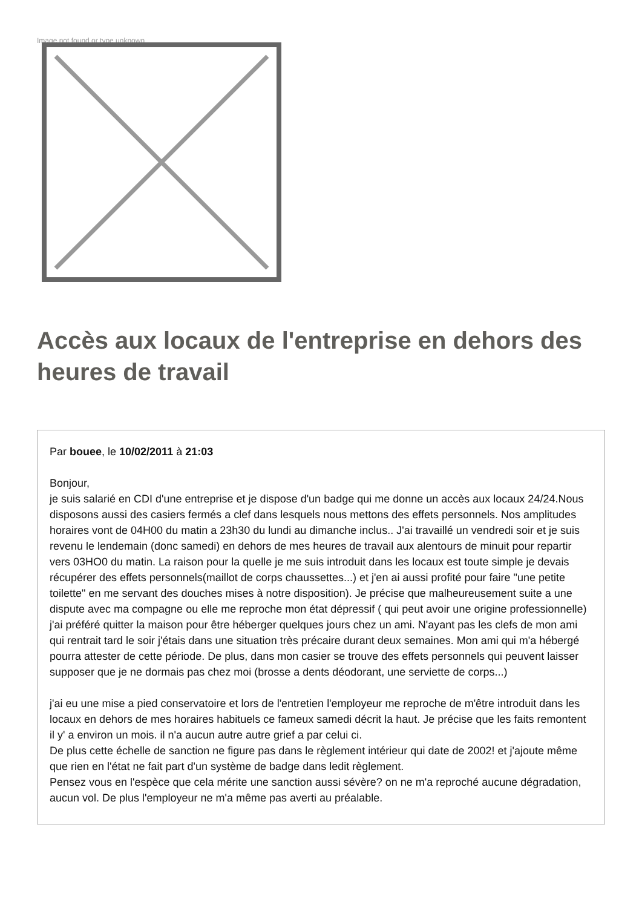Image not found or type unknown
Accès aux locaux de l'entreprise en dehors des heures de travail
Par bouee, le 10/02/2011 à 21:03
Bonjour,
je suis salarié en CDI d'une entreprise et je dispose d'un badge qui me donne un accès aux locaux 24/24.Nous disposons aussi des casiers fermés a clef dans lesquels nous mettons des effets personnels. Nos amplitudes horaires vont de 04H00 du matin a 23h30 du lundi au dimanche inclus.. J'ai travaillé un vendredi soir et je suis revenu le lendemain (donc samedi) en dehors de mes heures de travail aux alentours de minuit pour repartir vers 03HO0 du matin. La raison pour la quelle je me suis introduit dans les locaux est toute simple je devais récupérer des effets personnels(maillot de corps chaussettes...) et j'en ai aussi profité pour faire "une petite toilette" en me servant des douches mises à notre disposition). Je précise que malheureusement suite a une dispute avec ma compagne ou elle me reproche mon état dépressif ( qui peut avoir une origine professionnelle) j'ai préféré quitter la maison pour être héberger quelques jours chez un ami. N'ayant pas les clefs de mon ami qui rentrait tard le soir j'étais dans une situation très précaire durant deux semaines. Mon ami qui m'a hébergé pourra attester de cette période. De plus, dans mon casier se trouve des effets personnels qui peuvent laisser supposer que je ne dormais pas chez moi (brosse a dents déodorant, une serviette de corps...)
j'ai eu une mise a pied conservatoire et lors de l'entretien l'employeur me reproche de m'être introduit dans les locaux en dehors de mes horaires habituels ce fameux samedi décrit la haut. Je précise que les faits remontent il y' a environ un mois. il n'a aucun autre autre grief a par celui ci.
De plus cette échelle de sanction ne figure pas dans le règlement intérieur qui date de 2002! et j'ajoute même que rien en l'état ne fait part d'un système de badge dans ledit règlement.
Pensez vous en l'espèce que cela mérite une sanction aussi sévère? on ne m'a reproché aucune dégradation, aucun vol. De plus l'employeur ne m'a même pas averti au préalable.